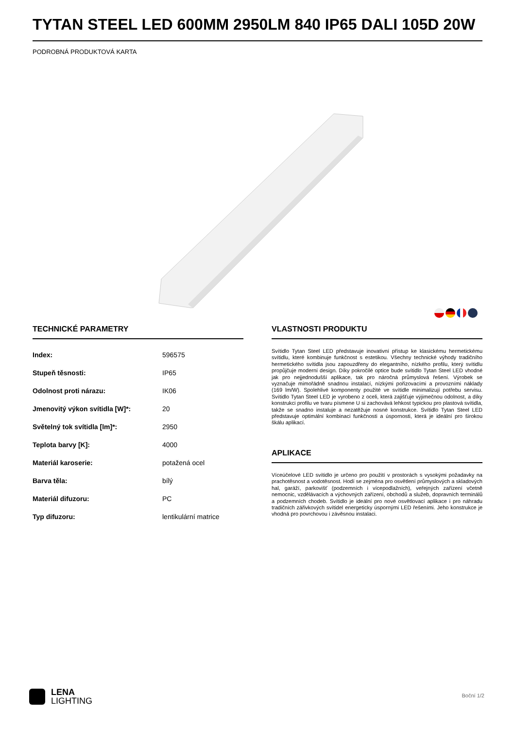TYTAN STEEL LED 600MM 2950LM 840 IP65 DALI 105D 20W
PODROBNÁ PRODUKTOVÁ KARTA
TECHNICKÉ PARAMETRY
| Index: | 596575 |
| Stupeň těsnosti: | IP65 |
| Odolnost proti nárazu: | IK06 |
| Jmenovitý výkon svítidla [W]*: | 20 |
| Světelný tok svítidla [lm]*: | 2950 |
| Teplota barvy [K]: | 4000 |
| Materiál karoserie: | potažená ocel |
| Barva těla: | bílý |
| Materiál difuzoru: | PC |
| Typ difuzoru: | lentikulární matrice |
VLASTNOSTI PRODUKTU
Svítidlo Tytan Steel LED představuje inovativní přístup ke klasickému hermetickému svítidlu, které kombinuje funkčnost s estetikou. Všechny technické výhody tradičního hermetického svítidla jsou zapouzdřeny do elegantního, nízkého profilu, který svítidlu propůjčuje moderní design. Díky pokročilé optice bude svítidlo Tytan Steel LED vhodné jak pro nejjednodušší aplikace, tak pro náročná průmyslová řešení. Výrobek se vyznačuje mimořádně snadnou instalací, nízkými pořizovacími a provozními náklady (169 lm/W). Spolehlivé komponenty použité ve svítidle minimalizují potřebu servisu. Svítidlo Tytan Steel LED je vyrobeno z oceli, která zajišťuje výjimečnou odolnost, a díky konstrukci profilu ve tvaru písmene U si zachovává lehkost typickou pro plastová svítidla, takže se snadno instaluje a nezatěžuje nosné konstrukce. Svítidlo Tytan Steel LED představuje optimální kombinaci funkčnosti a úspornosti, která je ideální pro širokou škálu aplikací.
APLIKACE
Víceúčelové LED svítidlo je určeno pro použití v prostorách s vysokými požadavky na prachotěsnost a vodotěsnost. Hodí se zejména pro osvětlení průmyslových a skladových hal, garáží, parkovišť (podzemních i vícepodlažních), veřejných zařízení včetně nemocnic, vzdělávacích a výchovných zařízení, obchodů a služeb, dopravních terminálů a podzemních chodeb. Svítidlo je ideální pro nové osvětlovací aplikace i pro náhradu tradičních zářivkových svítidel energeticky úspornými LED řešeními. Jeho konstrukce je vhodná pro povrchovou i závěsnou instalaci.
LENA
LIGHTING
Boční 1/2